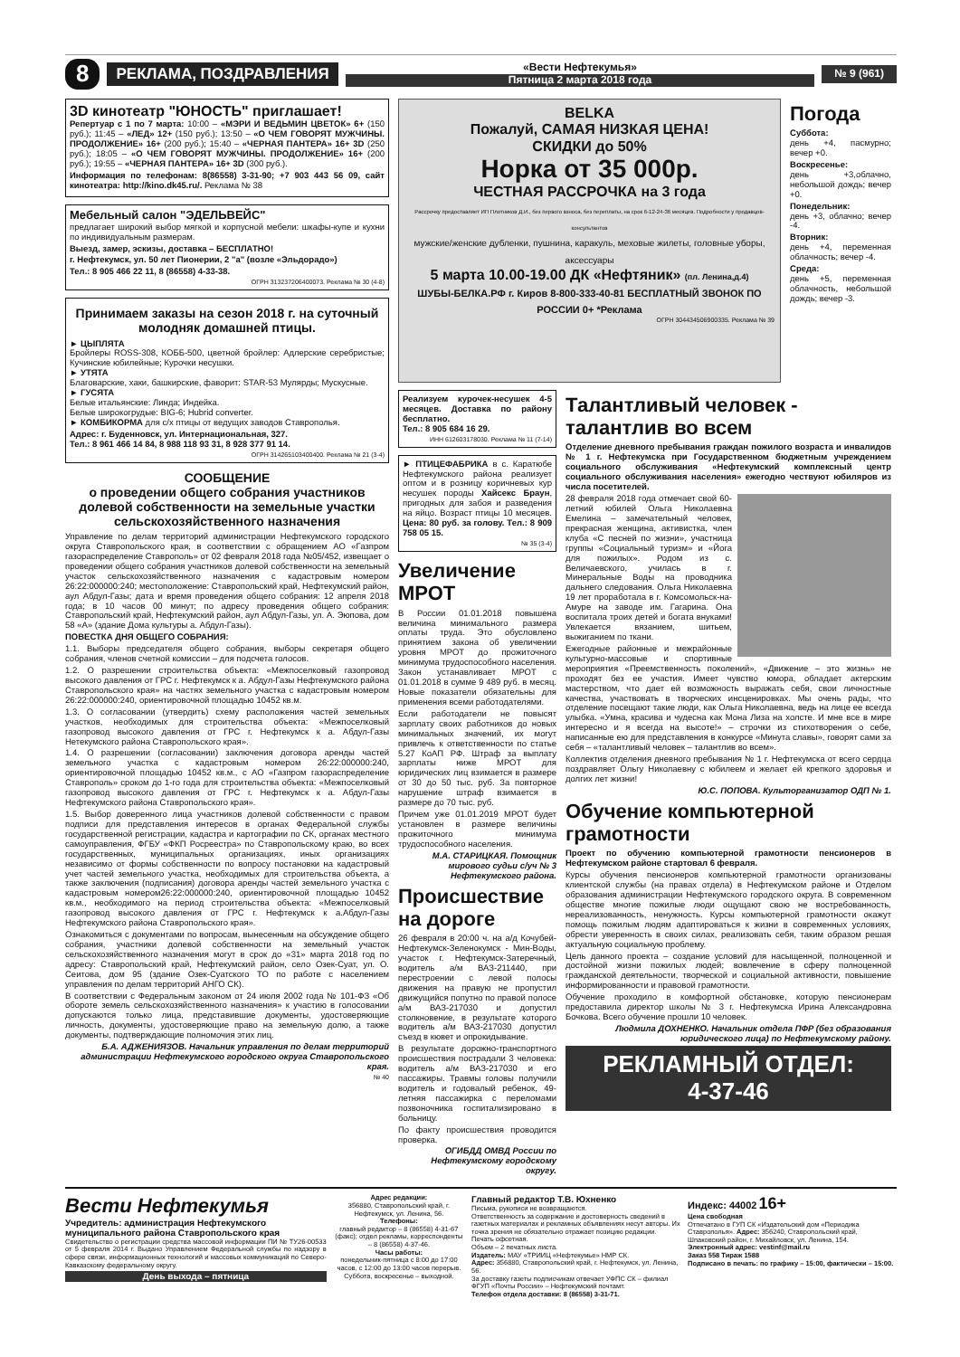8 РЕКЛАМА, ПОЗДРАВЛЕНИЯ
«Вести Нефтекумья»
Пятница 2 марта 2018 года
№ 9 (961)
3D кинотеатр "ЮНОСТЬ" приглашает!
Репертуар с 1 по 7 марта: 10:00 – «МЭРИ И ВЕДЬМИН ЦВЕТОК» 6+ (150 руб.); 11:45 – «ЛЕД» 12+ (150 руб.); 13:50 – «О ЧЕМ ГОВОРЯТ МУЖЧИНЫ. ПРОДОЛЖЕНИЕ» 16+ (200 руб.); 15:40 – «ЧЕРНАЯ ПАНТЕРА» 16+ 3D (250 руб.); 18:05 – «О ЧЕМ ГОВОРЯТ МУЖЧИНЫ. ПРОДОЛЖЕНИЕ» 16+ (200 руб.); 19:55 – «ЧЕРНАЯ ПАНТЕРА» 16+ 3D (300 руб.).
Информация по телефонам: 8(86558) 3-31-90; +7 903 443 56 09, сайт кинотеатра: http://kino.dk45.ru/. Реклама № 38
Мебельный салон "ЭДЕЛЬВЕЙС"
предлагает широкий выбор мягкой и корпусной мебели: шкафы-купе и кухни по индивидуальным размерам.
Выезд, замер, эскизы, доставка – БЕСПЛАТНО!
г. Нефтекумск, ул. 50 лет Пионерии, 2 "а" (возле «Эльдорадо»)
Тел.: 8 905 466 22 11, 8 (86558) 4-33-38.
ОГРН 313237206400073. Реклама № 30 (4-8)
Принимаем заказы на сезон 2018 г. на суточный молодняк домашней птицы.
► ЦЫПЛЯТА
Бройлеры ROSS-308, КОББ-500, цветной бройлер: Адлерские серебристые; Кучинские юбилейные; Курочки несушки.
► УТЯТА
Благоварские, хаки, башкирские, фаворит: STAR-53 Мулярды; Мускусные.
► ГУСЯТА
Белые итальянские: Линда; Индейка.
Белые широкогрудые: BIG-6; Hubrid converter.
► КОМБИКОРМА для с/х птицы от ведущих заводов Ставрополья.
Адрес: г. Буденновск, ул. Интернациональная, 327.
Тел.: 8 961 466 14 84, 8 988 118 93 31, 8 928 377 91 14.
ОГРН 314265103400400. Реклама № 21 (3-4)
СООБЩЕНИЕ
о проведении общего собрания участников долевой собственности на земельные участки сельскохозяйственного назначения
Управление по делам территорий администрации Нефтекумского городского округа Ставропольского края, в соответствии с обращением АО «Газпром газораспределение Ставрополь» от 02 февраля 2018 года №05/452, извещает о проведении общего собрания участников долевой собственности на земельный участок сельскохозяйственного назначения с кадастровым номером 26:22:000000:240; местоположение: Ставропольский край, Нефтекумский район, аул Абдул-Газы; дата и время проведения общего собрания: 12 апреля 2018 года; в 10 часов 00 минут; по адресу проведения общего собрания: Ставропольский край, Нефтекумский район, аул Абдул-Газы, ул. А. Эюпова, дом 58 «А» (здание Дома культуры а. Абдул-Газы).
ПОВЕСТКА ДНЯ ОБЩЕГО СОБРАНИЯ:
1.1. Выборы председателя общего собрания, выборы секретаря общего собрания, членов счетной комиссии – для подсчета голосов.
1.2. О разрешении строительства объекта: «Межпоселковый газопровод высокого давления от ГРС г. Нефтекумск к а. Абдул-Газы Нефтекумского района Ставропольского края» на частях земельного участка с кадастровым номером 26:22:000000:240, ориентировочной площадью 10452 кв.м.
1.3. О согласовании (утвердить) схему расположения частей земельных участков, необходимых для строительства объекта: «Межпоселковый газопровод высокого давления от ГРС г. Нефтекумск к а. Абдул-Газы Нетекумского района Ставропольского края».
1.4. О разрешении (согласовании) заключения договора аренды частей земельного участка с кадастровым номером 26:22:000000:240, ориентировочной площадью 10452 кв.м., с АО «Газпром газораспределение Ставрополь» сроком до 1-го года для строительства объекта: «Межпоселковый газопровод высокого давления от ГРС г. Нефтекумск к а. Абдул-Газы Нефтекумского района Ставропольского края».
1.5. Выбор доверенного лица участников долевой собственности с правом подписи для представления интересов в органах Федеральной службы государственной регистрации, кадастра и картографии по СК, органах местного самоуправления, ФГБУ «ФКП Росреестра» по Ставропольскому краю, во всех государственных, муниципальных организациях, иных организациях независимо от формы собственности по вопросу постановки на кадастровый учет частей земельного участка, необходимых для строительства объекта, а также заключения (подписания) договора аренды частей земельного участка с кадастровым номером26:22:000000:240, ориентировочной площадью 10452 кв.м., необходимого на период строительства объекта: «Межпоселковый газопровод высокого давления от ГРС г. Нефтекумск к а.Абдул-Газы Нефтекумского района Ставропольского края».
Ознакомиться с документами по вопросам, вынесенным на обсуждение общего собрания, участники долевой собственности на земельный участок сельскохозяйственного назначения могут в срок до «31» марта 2018 год по адресу: Ставропольский край, Нефтекумский район, село Озек-Суат, ул. О. Сеитова, дом 95 (здание Озек-Суатского ТО по работе с населением управления по делам территорий АНГО СК).
В соответствии с Федеральным законом от 24 июля 2002 года № 101-ФЗ «Об обороте земель сельскохозяйственного назначения» к участию в голосовании допускаются только лица, представившие документы, удостоверяющие личность, документы, удостоверяющие право на земельную долю, а также документы, подтверждающие полномочия этих лиц.
Б.А. АДЖЕНИЯЗОВ. Начальник управления по делам территорий администрации Нефтекумского городского округа Ставропольского края.
№ 40
BELKA
Пожалуй, САМАЯ НИЗКАЯ ЦЕНА!
СКИДКИ до 50%
Норка от 35 000р.
ЧЕСТНАЯ РАССРОЧКА на 3 года
Рассрочку предоставляет ИП Плотников Д.И., без первого взноса, без переплаты, на срок 6-12-24-36 месяцев. Подробности у продавцов-консультантов
мужские/женские дубленки, пушнина, каракуль, меховые жилеты, головные уборы, аксессуары
5 марта 10.00-19.00 ДК «Нефтяник» (пл. Ленина,д.4)
ШУБЫ-БЕЛКА.РФ г. Киров 8-800-333-40-81 БЕСПЛАТНЫЙ ЗВОНОК ПО РОССИИ 0+ *Реклама
ОГРН 304434506900335. Реклама № 39
Погода
Суббота:
день +4, пасмурно; вечер +0.
Воскресенье:
день +3,облачно, небольшой дождь; вечер +0.
Понедельник:
день +3, облачно; вечер -4.
Вторник:
день +4, переменная облачность; вечер -4.
Среда:
день +5, переменная облачность, небольшой дождь; вечер -3.
Реализуем курочек-несушек 4-5 месяцев. Доставка по району бесплатно.
Тел.: 8 905 684 16 29.
ИНН 612603178030. Реклама № 11 (7-14)
► ПТИЦЕФАБРИКА в с. Каратюбе Нефтекумского района реализует оптом и в розницу коричневых кур несушек породы Хайсекс Браун, пригодных для забоя и разведения на яйцо. Возраст птицы 10 месяцев. Цена: 80 руб. за голову. Тел.: 8 909 758 05 15.
№ 35 (3-4)
Увеличение МРОТ
В России 01.01.2018 повышена величина минимального размера оплаты труда. Это обусловлено принятием закона об увеличении уровня МРОТ до прожиточного минимума трудоспособного населения. Закон устанавливает МРОТ с 01.01.2018 в сумме 9 489 руб. в месяц. Новые показатели обязательны для применения всеми работодателями.
Если работодатели не повысят зарплату своих работников до новых минимальных значений, их могут привлечь к ответственности по статье 5.27 КоАП РФ. Штраф за выплату зарплаты ниже МРОТ для юридических лиц взимается в размере от 30 до 50 тыс. руб. За повторное нарушение штраф взимается в размере до 70 тыс. руб.
Причем уже 01.01.2019 МРОТ будет установлен в размере величины прожиточного минимума трудоспособного населения.
М.А. СТАРИЦКАЯ. Помощник мирового судьи с/уч № 3 Нефтекумского района.
Происшествие на дороге
26 февраля в 20:00 ч. на а/д Кочубей-Нефтекумск-Зеленокумск - Мин-Воды, участок г. Нефтекумск-Затеречный, водитель а/м ВАЗ-211440, при перестроении с левой полосы движения на правую не пропустил движущийся попутно по правой полосе а/м ВАЗ-217030 и допустил столкновение, в результате которого водитель а/м ВАЗ-217030 допустил съезд в кювет и опрокидывание.
В результате дорожно-транспортного происшествия пострадали 3 человека: водитель а/м ВАЗ-217030 и его пассажиры. Травмы головы получили водитель и годовалый ребенок, 49-летняя пассажирка с переломами позвоночника госпитализировано в больницу.
По факту происшествия проводится проверка.
ОГИБДД ОМВД России по Нефтекумскому городскому округу.
Талантливый человек - талантлив во всем
Отделение дневного пребывания граждан пожилого возраста и инвалидов № 1 г. Нефтекумска при Государственном бюджетным учреждением социального обслуживания «Нефтекумский комплексный центр социального обслуживания населения» ежегодно чествуют юбиляров из числа посетителей.
28 февраля 2018 года отмечает свой 60-летний юбилей Ольга Николаевна Емелина – замечательный человек, прекрасная женщина, активистка, член клуба «С песней по жизни», участница группы «Социальный туризм» и «Йога для пожилых». Родом из с. Величаевского, училась в г. Минеральные Воды на проводника дальнего следования. Ольга Николаевна 19 лет проработала в г. Комсомольск-на-Амуре на заводе им. Гагарина. Она воспитала троих детей и богата внуками! Увлекается вязанием, шитьем, выжиганием по ткани.
Ежегодные районные и межрайонные культурно-массовые и спортивные мероприятия «Преемственность поколений», «Движение – это жизнь» не проходят без ее участия. Имеет чувство юмора, обладает актерским мастерством, что дает ей возможность выражать себя, свои личностные качества, участвовать в творческих инсценировках. Мы очень рады, что отделение посещают такие люди, как Ольга Николаевна, ведь на лице ее всегда улыбка. «Умна, красива и чудесна как Мона Лиза на холсте. И мне все в мире интересно и я всегда на высоте!» – строчки из стихотворения о себе, написанные ею для представления в конкурсе «Минута славы», говорят сами за себя – «талантливый человек – талантлив во всем».
Коллектив отделения дневного пребывания № 1 г. Нефтекумска от всего сердца поздравляет Ольгу Николаевну с юбилеем и желает ей крепкого здоровья и долгих лет жизни!
Ю.С. ПОПОВА. Культорганизатор ОДП № 1.
Обучение компьютерной грамотности
Проект по обучению компьютерной грамотности пенсионеров в Нефтекумском районе стартовал 6 февраля.
Курсы обучения пенсионеров компьютерной грамотности организованы клиентской службы (на правах отдела) в Нефтекумском районе и Отделом образования администрации Нефтекумского городского округа. В современном обществе многие пожилые люди ощущают свою не востребованность, нереализованность, ненужность. Курсы компьютерной грамотности окажут помощь пожилым людям адаптироваться к жизни в современных условиях, обрести уверенность в своих силах, реализовать себя, таким образом решая актуальную социальную проблему.
Цель данного проекта – создание условий для насыщенной, полноценной и достойной жизни пожилых людей; вовлечение в сферу полноценной гражданской деятельности, творческой и социальной активности, повышение информированности и правовой грамотности.
Обучение проходило в комфортной обстановке, которую пенсионерам предоставила директор школы № 3 г. Нефтекумска Ирина Александровна Бочкова. Всего обучение прошли 10 человек.
Людмила ДОХНЕНКО. Начальник отдела ПФР (без образования юридического лица) по Нефтекумскому району.
РЕКЛАМНЫЙ ОТДЕЛ:
4-37-46
Вести Нефтекумья Учредитель: администрация Нефтекумского муниципального района Ставропольского края
Свидетельство о регистрации средства массовой информации ПИ № ТУ26-00533 от 5 февраля 2014 г. Выдано Управлением Федеральной службы по надзору в сфере связи, информационных технологий и массовых коммуникаций по Северо-Кавказскому федеральному округу.
День выхода – пятница
Адрес редакции:
356880, Ставропольский край, г. Нефтекумск, ул. Ленина, 56.
Телефоны:
главный редактор – 8 (86558) 4-31-67 (факс); отдел рекламы, корреспонденты – 8 (86558) 4-37-46.
Часы работы:
понедельник-пятница с 8:00 до 17:00 часов, с 12:00 до 13:00 часов перерыв. Суббота, воскресенье – выходной.
Главный редактор Т.В. Юхненко
Письма, рукописи не возвращаются.
Ответственность за содержание и достоверность сведений в газетных материалах и рекламных объявлениях несут авторы. Их точка зрения не обязательно отражает позицию редакции.
Печать офсетная.
Объем – 2 печатных листа.
Издатель: МАУ «ТРИИЦ «Нефтекумье» НМР СК.
Адрес: 356880, Ставропольский край, г. Нефтекумск, ул. Ленина, 56.
За доставку газеты подписчикам отвечает УФПС СК – филиал ФГУП «Почты России» – Нефтекумский почтамт.
Телефон отдела доставки: 8 (86558) 3-31-71.
Индекс: 44002 16+
Цена свободная
Отпечатано в ГУП СК «Издательский дом «Периодика Ставрополья». Адрес: 356240, Ставропольский край, Шпаковский район, г. Михайловск, ул. Ленина, 154.
Электронный адрес: vestinf@mail.ru
Заказ 558 Тираж 1588
Подписано в печать: по графику – 15:00, фактически – 15:00.